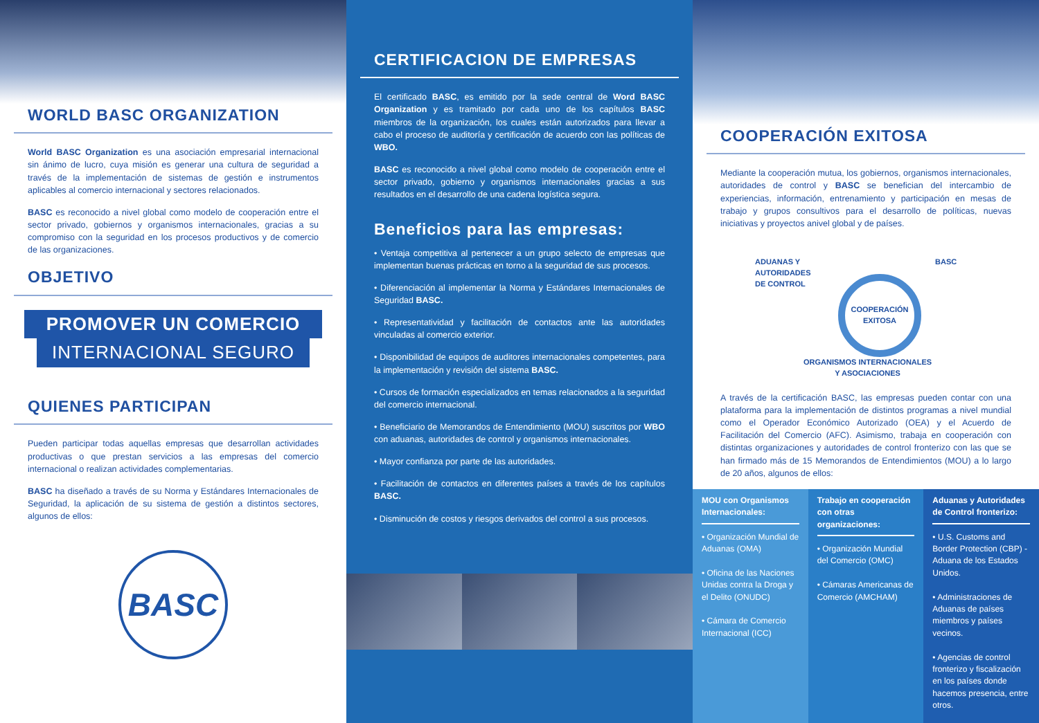WORLD BASC ORGANIZATION
World BASC Organization es una asociación empresarial internacional sin ánimo de lucro, cuya misión es generar una cultura de seguridad a través de la implementación de sistemas de gestión e instrumentos aplicables al comercio internacional y sectores relacionados.
BASC es reconocido a nivel global como modelo de cooperación entre el sector privado, gobiernos y organismos internacionales, gracias a su compromiso con la seguridad en los procesos productivos y de comercio de las organizaciones.
OBJETIVO
PROMOVER UN COMERCIO
INTERNACIONAL SEGURO
QUIENES PARTICIPAN
Pueden participar todas aquellas empresas que desarrollan actividades productivas o que prestan servicios a las empresas del comercio internacional o realizan actividades complementarias.
BASC ha diseñado a través de su Norma y Estándares Internacionales de Seguridad, la aplicación de su sistema de gestión a distintos sectores, algunos de ellos:
BASC
CERTIFICACION DE EMPRESAS
El certificado BASC, es emitido por la sede central de Word BASC Organization y es tramitado por cada uno de los capítulos BASC miembros de la organización, los cuales están autorizados para llevar a cabo el proceso de auditoría y certificación de acuerdo con las políticas de WBO.
BASC es reconocido a nivel global como modelo de cooperación entre el sector privado, gobierno y organismos internacionales gracias a sus resultados en el desarrollo de una cadena logística segura.
Beneficios para las empresas:
• Ventaja competitiva al pertenecer a un grupo selecto de empresas que implementan buenas prácticas en torno a la seguridad de sus procesos.
• Diferenciación al implementar la Norma y Estándares Internacionales de Seguridad BASC.
• Representatividad y facilitación de contactos ante las autoridades vinculadas al comercio exterior.
• Disponibilidad de equipos de auditores internacionales competentes, para la implementación y revisión del sistema BASC.
• Cursos de formación especializados en temas relacionados a la seguridad del comercio internacional.
• Beneficiario de Memorandos de Entendimiento (MOU) suscritos por WBO con aduanas, autoridades de control y organismos internacionales.
• Mayor confianza por parte de las autoridades.
• Facilitación de contactos en diferentes países a través de los capítulos BASC.
• Disminución de costos y riesgos derivados del control a sus procesos.
COOPERACIÓN EXITOSA
Mediante la cooperación mutua, los gobiernos, organismos internacionales, autoridades de control y BASC se benefician del intercambio de experiencias, información, entrenamiento y participación en mesas de trabajo y grupos consultivos para el desarrollo de políticas, nuevas iniciativas y proyectos anivel global y de países.
ADUANAS Y
AUTORIDADES
DE CONTROL
BASC
COOPERACIÓN
EXITOSA
ORGANISMOS INTERNACIONALES
Y ASOCIACIONES
A través de la certificación BASC, las empresas pueden contar con una plataforma para la implementación de distintos programas a nivel mundial como el Operador Económico Autorizado (OEA) y el Acuerdo de Facilitación del Comercio (AFC). Asimismo, trabaja en cooperación con distintas organizaciones y autoridades de control fronterizo con las que se han firmado más de 15 Memorandos de Entendimientos (MOU) a lo largo de 20 años, algunos de ellos:
MOU con Organismos Internacionales:
• Organización Mundial de Aduanas (OMA)
• Oficina de las Naciones Unidas contra la Droga y el Delito (ONUDC)
• Cámara de Comercio Internacional (ICC)
Trabajo en cooperación con otras organizaciones:
• Organización Mundial del Comercio (OMC)
• Cámaras Americanas de Comercio (AMCHAM)
Aduanas y Autoridades de Control fronterizo:
• U.S. Customs and Border Protection (CBP) - Aduana de los Estados Unidos.
• Administraciones de Aduanas de países miembros y países vecinos.
• Agencias de control fronterizo y fiscalización en los países donde hacemos presencia, entre otros.